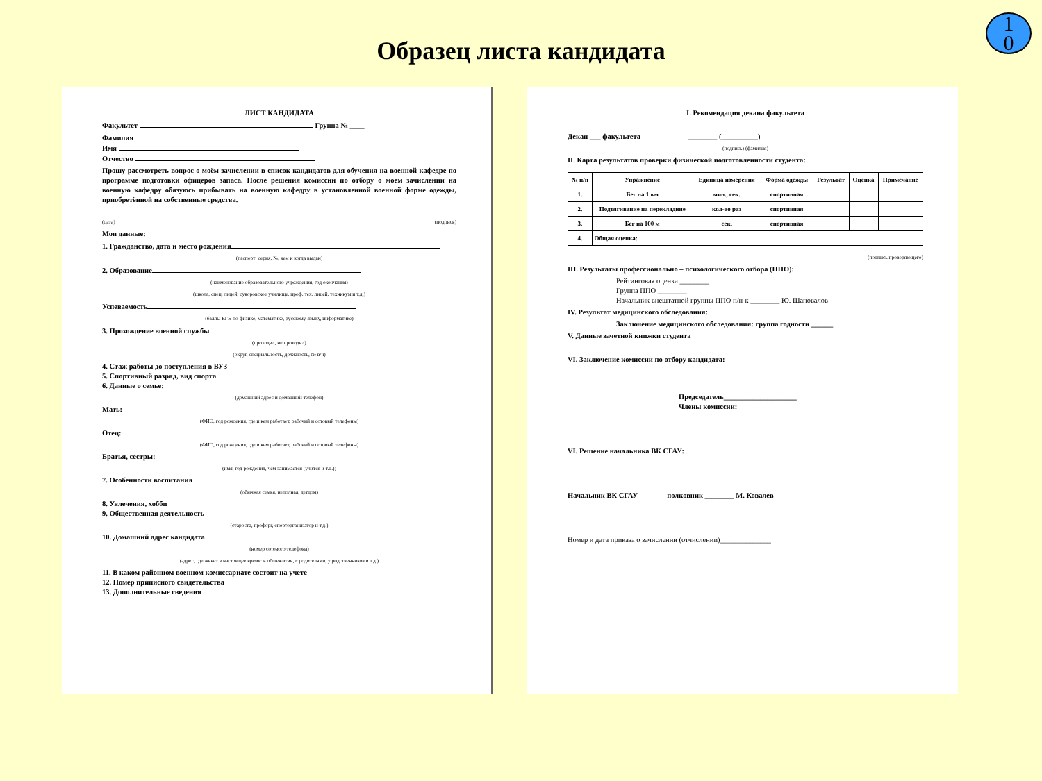Образец листа кандидата
1
0
ЛИСТ КАНДИДАТА
Факультет Группа № ____
Фамилия
Имя
Отчество
Прошу рассмотреть вопрос о моём зачислении в список кандидатов для обучения на военной кафедре по программе подготовки офицеров запаса. После решения комиссии по отбору о моем зачислении на военную кафедру обязуюсь прибывать на военную кафедру в установленной военной форме одежды, приобретённой на собственные средства.
(дата) (подпись)
Мои данные:
1. Гражданство, дата и место рождения
(паспорт: серия, №, кем и когда выдан)
2. Образование
(наименование образовательного учреждения, год окончания)
(школа, спец. лицей, суворовское училище, проф. тех. лицей, техникум и т.д.)
Успеваемость
(баллы ЕГЭ по физике, математике, русскому языку, информатике)
3. Прохождение военной службы
(проходил, не проходил)
(округ, специальность, должность, № в/ч)
4. Стаж работы до поступления в ВУЗ
5. Спортивный разряд, вид спорта
6. Данные о семье:
(домашний адрес и домашний телефон)
Мать:
(ФИО, год рождения, где и кем работает, рабочий и сотовый телефоны)
Отец:
(ФИО, год рождения, где и кем работает, рабочий и сотовый телефоны)
Братья, сестры:
(имя, год рождения, чем занимается (учится и т.д.))
7. Особенности воспитания
(обычная семья, неполная, детдом)
8. Увлечения, хобби
9. Общественная деятельность
(староста, профорг, спорторганизатор и т.д.)
10. Домашний адрес кандидата
(номер сотового телефона)
(адрес, где живет в настоящее время: в общежитии, с родителями, у родственников и т.д.)
11. В каком районном военном комиссариате состоит на учете
12. Номер приписного свидетельства
13. Дополнительные сведения
I. Рекомендация декана факультета
Декан ___ факультета ________ (__________)
(подпись) (фамилия)
II. Карта результатов проверки физической подготовленности студента:
| № п/п | Упражнение | Единица измерения | Форма одежды | Результат | Оценка | Примечание |
| --- | --- | --- | --- | --- | --- | --- |
| 1. | Бег на 1 км | мин., сек. | спортивная | | | |
| 2. | Подтягивание на перекладине | кол-во раз | спортивная | | | |
| 3. | Бег на 100 м | сек. | спортивная | | | |
| 4. | Общая оценка: | | | | | |
(подпись проверяющего)
III. Результаты профессионально – психологического отбора (ППО):
Рейтинговая оценка ________
Группа ППО ________
Начальник внештатной группы ППО п/п-к ________ Ю. Шаповалов
IV. Результат медицинского обследования:
Заключение медицинского обследования: группа годности ______
V. Данные зачетной книжки студента
VI. Заключение комиссии по отбору кандидата:
Председатель____________________
Члены комиссии:
VI. Решение начальника ВК СГАУ:
Начальник ВК СГАУ полковник ________ М. Ковалев
Номер и дата приказа о зачислении (отчислении)______________